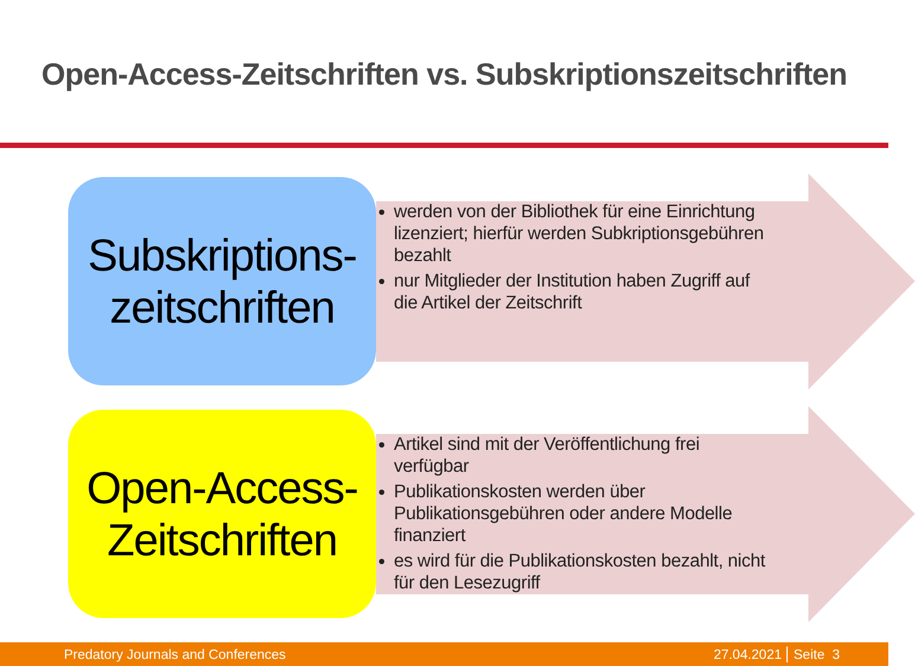Open-Access-Zeitschriften vs. Subskriptionszeitschriften
Subskriptions-
zeitschriften
werden von der Bibliothek für eine Einrichtung lizenziert; hierfür werden Subkriptionsgebühren bezahlt
nur Mitglieder der Institution haben Zugriff auf die Artikel der Zeitschrift
Open-Access-
Zeitschriften
Artikel sind mit der Veröffentlichung frei verfügbar
Publikationskosten werden über Publikationsgebühren oder andere Modelle finanziert
es wird für die Publikationskosten bezahlt, nicht für den Lesezugriff
Predatory Journals and Conferences 27.04.2021 Seite 3